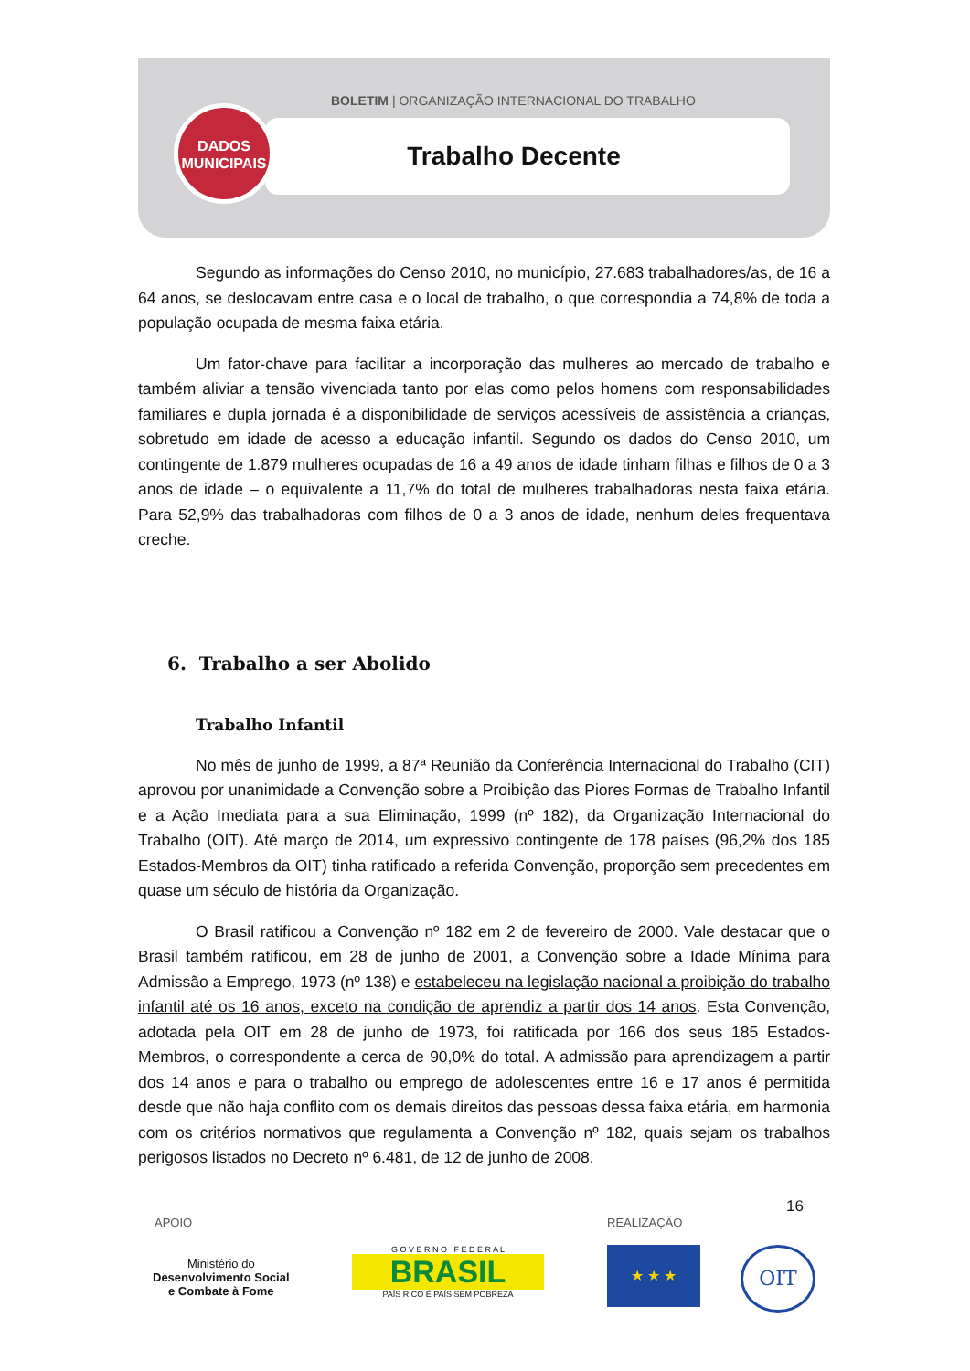BOLETIM | ORGANIZAÇÃO INTERNACIONAL DO TRABALHO
Trabalho Decente
DADOS
MUNICIPAIS
Segundo as informações do Censo 2010, no município, 27.683 trabalhadores/as, de 16 a 64 anos, se deslocavam entre casa e o local de trabalho, o que correspondia a 74,8% de toda a população ocupada de mesma faixa etária.
Um fator-chave para facilitar a incorporação das mulheres ao mercado de trabalho e também aliviar a tensão vivenciada tanto por elas como pelos homens com responsabilidades familiares e dupla jornada é a disponibilidade de serviços acessíveis de assistência a crianças, sobretudo em idade de acesso a educação infantil. Segundo os dados do Censo 2010, um contingente de 1.879 mulheres ocupadas de 16 a 49 anos de idade tinham filhas e filhos de 0 a 3 anos de idade – o equivalente a 11,7% do total de mulheres trabalhadoras nesta faixa etária. Para 52,9% das trabalhadoras com filhos de 0 a 3 anos de idade, nenhum deles frequentava creche.
6. Trabalho a ser Abolido
Trabalho Infantil
No mês de junho de 1999, a 87ª Reunião da Conferência Internacional do Trabalho (CIT) aprovou por unanimidade a Convenção sobre a Proibição das Piores Formas de Trabalho Infantil e a Ação Imediata para a sua Eliminação, 1999 (nº 182), da Organização Internacional do Trabalho (OIT). Até março de 2014, um expressivo contingente de 178 países (96,2% dos 185 Estados-Membros da OIT) tinha ratificado a referida Convenção, proporção sem precedentes em quase um século de história da Organização.
O Brasil ratificou a Convenção nº 182 em 2 de fevereiro de 2000. Vale destacar que o Brasil também ratificou, em 28 de junho de 2001, a Convenção sobre a Idade Mínima para Admissão a Emprego, 1973 (nº 138) e estabeleceu na legislação nacional a proibição do trabalho infantil até os 16 anos, exceto na condição de aprendiz a partir dos 14 anos. Esta Convenção, adotada pela OIT em 28 de junho de 1973, foi ratificada por 166 dos seus 185 Estados-Membros, o correspondente a cerca de 90,0% do total. A admissão para aprendizagem a partir dos 14 anos e para o trabalho ou emprego de adolescentes entre 16 e 17 anos é permitida desde que não haja conflito com os demais direitos das pessoas dessa faixa etária, em harmonia com os critérios normativos que regulamenta a Convenção nº 182, quais sejam os trabalhos perigosos listados no Decreto nº 6.481, de 12 de junho de 2008.
16
APOIO REALIZAÇÃO
Ministério do
Desenvolvimento Social
e Combate à Fome
G O V E R N O F E D E R A L
BRASIL
PAÍS RICO É PAÍS SEM POBREZA
★ ★ ★ OIT